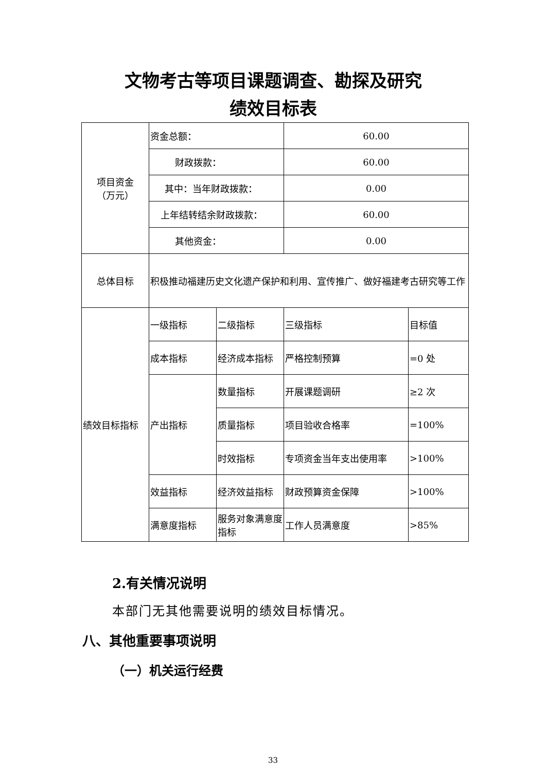文物考古等项目课题调查、勘探及研究
绩效目标表
| 项目资金 （万元） | 资金总额： | | 60.00 | |
| | 财政拨款： | | 60.00 | |
| | 其中：当年财政拨款： | | 0.00 | |
| | 上年结转结余财政拨款： | | 60.00 | |
| | 其他资金： | | 0.00 | |
| 总体目标 | 积极推动福建历史文化遗产保护和利用、宣传推广、做好福建考古研究等工作 | | | |
| 绩效目标指标 | 一级指标 | 二级指标 | 三级指标 | 目标值 |
| | 成本指标 | 经济成本指标 | 严格控制预算 | =0 处 |
| | 产出指标 | 数量指标 | 开展课题调研 | ≥2 次 |
| | | 质量指标 | 项目验收合格率 | =100% |
| | | 时效指标 | 专项资金当年支出使用率 | >100% |
| | 效益指标 | 经济效益指标 | 财政预算资金保障 | >100% |
| | 满意度指标 | 服务对象满意度指标 | 工作人员满意度 | >85% |
2.有关情况说明
本部门无其他需要说明的绩效目标情况。
八、其他重要事项说明
（一）机关运行经费
33